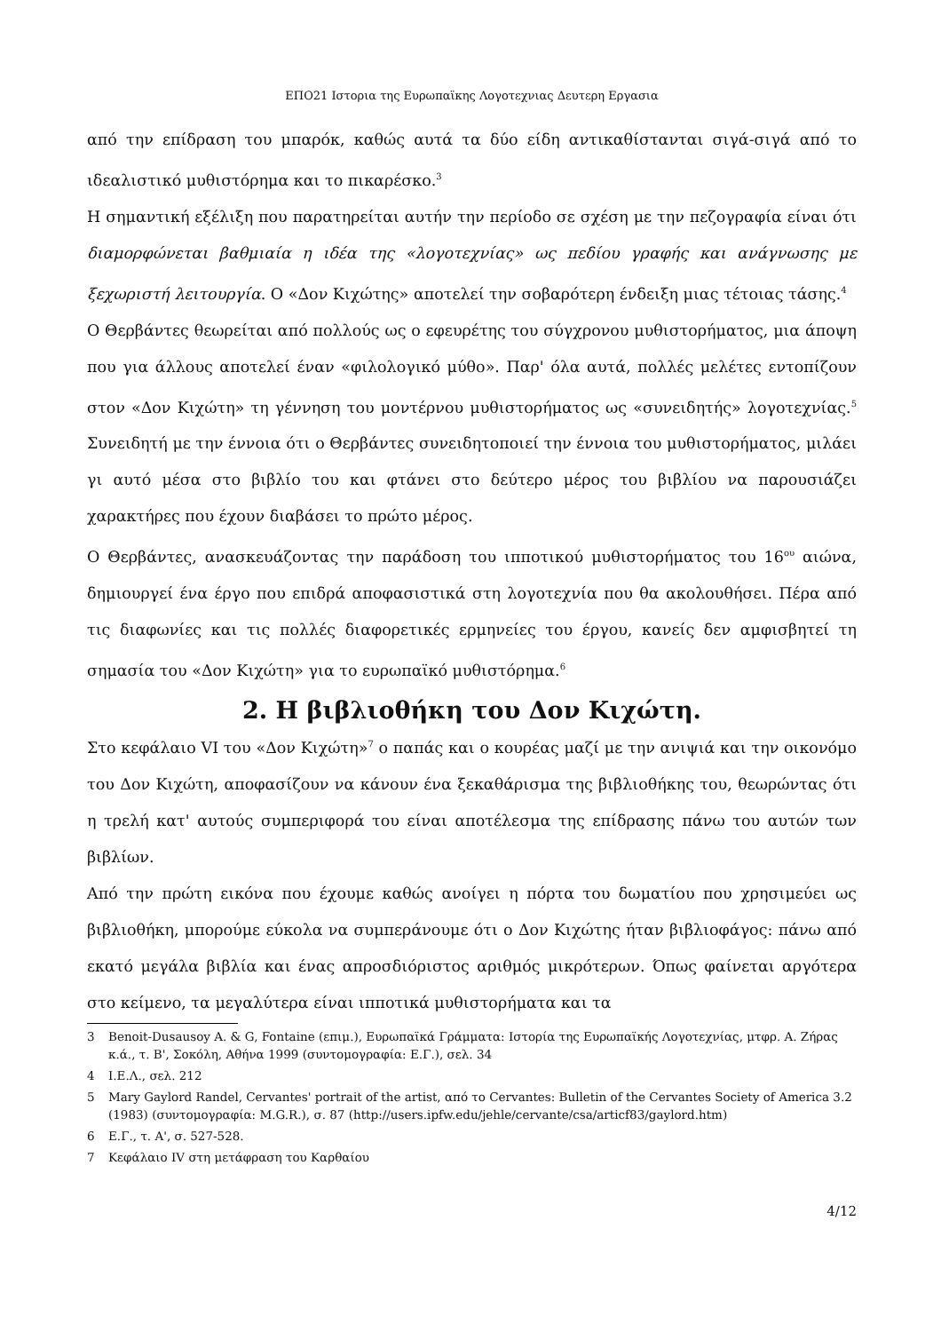ΕΠΟ21 Ιστορια της Ευρωπαϊκης Λογοτεχνιας Δευτερη Εργασια
από την επίδραση του μπαρόκ, καθώς αυτά τα δύο είδη αντικαθίστανται σιγά-σιγά από το ιδεαλιστικό μυθιστόρημα και το πικαρέσκο.<sup>3</sup>
Η σημαντική εξέλιξη που παρατηρείται αυτήν την περίοδο σε σχέση με την πεζογραφία είναι ότι διαμορφώνεται βαθμιαία η ιδέα της «λογοτεχνίας» ως πεδίου γραφής και ανάγνωσης με ξεχωριστή λειτουργία. Ο «Δον Κιχώτης» αποτελεί την σοβαρότερη ένδειξη μιας τέτοιας τάσης.<sup>4</sup>
Ο Θερβάντες θεωρείται από πολλούς ως ο εφευρέτης του σύγχρονου μυθιστορήματος, μια άποψη που για άλλους αποτελεί έναν «φιλολογικό μύθο». Παρ' όλα αυτά, πολλές μελέτες εντοπίζουν στον «Δον Κιχώτη» τη γέννηση του μοντέρνου μυθιστορήματος ως «συνειδητής» λογοτεχνίας.<sup>5</sup> Συνειδητή με την έννοια ότι ο Θερβάντες συνειδητοποιεί την έννοια του μυθιστορήματος, μιλάει γι αυτό μέσα στο βιβλίο του και φτάνει στο δεύτερο μέρος του βιβλίου να παρουσιάζει χαρακτήρες που έχουν διαβάσει το πρώτο μέρος.
Ο Θερβάντες, ανασκευάζοντας την παράδοση του ιπποτικού μυθιστορήματος του 16<sup>ου</sup> αιώνα, δημιουργεί ένα έργο που επιδρά αποφασιστικά στη λογοτεχνία που θα ακολουθήσει. Πέρα από τις διαφωνίες και τις πολλές διαφορετικές ερμηνείες του έργου, κανείς δεν αμφισβητεί τη σημασία του «Δον Κιχώτη» για το ευρωπαϊκό μυθιστόρημα.<sup>6</sup>
2. Η βιβλιοθήκη του Δον Κιχώτη.
Στο κεφάλαιο VI του «Δον Κιχώτη»<sup>7</sup> ο παπάς και ο κουρέας μαζί με την ανιψιά και την οικονόμο του Δον Κιχώτη, αποφασίζουν να κάνουν ένα ξεκαθάρισμα της βιβλιοθήκης του, θεωρώντας ότι η τρελή κατ' αυτούς συμπεριφορά του είναι αποτέλεσμα της επίδρασης πάνω του αυτών των βιβλίων.
Από την πρώτη εικόνα που έχουμε καθώς ανοίγει η πόρτα του δωματίου που χρησιμεύει ως βιβλιοθήκη, μπορούμε εύκολα να συμπεράνουμε ότι ο Δον Κιχώτης ήταν βιβλιοφάγος: πάνω από εκατό μεγάλα βιβλία και ένας απροσδιόριστος αριθμός μικρότερων. Όπως φαίνεται αργότερα στο κείμενο, τα μεγαλύτερα είναι ιπποτικά μυθιστορήματα και τα
3 Benoit-Dusausoy A. & G, Fontaine (επιμ.), Ευρωπαϊκά Γράμματα: Ιστορία της Ευρωπαϊκής Λογοτεχνίας, μτφρ. Α. Ζήρας κ.ά., τ. Β', Σοκόλη, Αθήνα 1999 (συντομογραφία: Ε.Γ.), σελ. 34
4 Ι.Ε.Λ., σελ. 212
5 Mary Gaylord Randel, Cervantes' portrait of the artist, από το Cervantes: Bulletin of the Cervantes Society of America 3.2 (1983) (συντομογραφία: M.G.R.), σ. 87 (http://users.ipfw.edu/jehle/cervante/csa/articf83/gaylord.htm)
6 Ε.Γ., τ. Α', σ. 527-528.
7 Κεφάλαιο IV στη μετάφραση του Καρθαίου
4/12